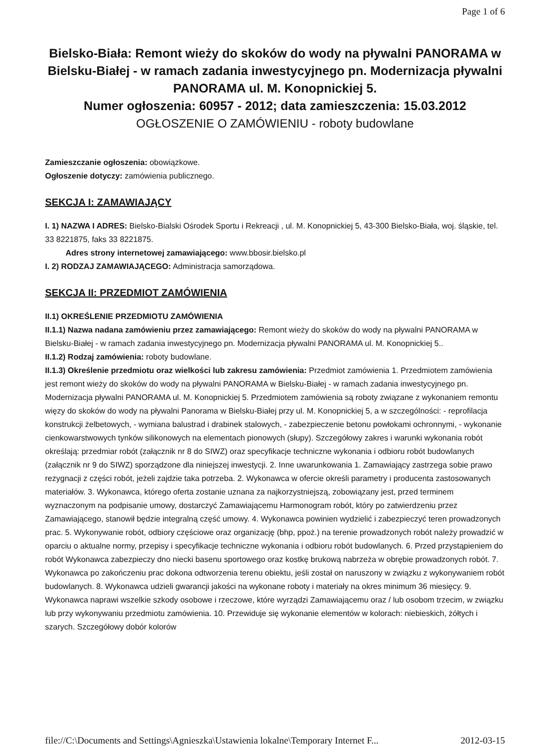Page 1 of 6
Bielsko-Biała: Remont wieży do skoków do wody na pływalni PANORAMA w Bielsku-Białej - w ramach zadania inwestycyjnego pn. Modernizacja pływalni PANORAMA ul. M. Konopnickiej 5.
Numer ogłoszenia: 60957 - 2012; data zamieszczenia: 15.03.2012
OGŁOSZENIE O ZAMÓWIENIU - roboty budowlane
Zamieszczanie ogłoszenia: obowiązkowe.
Ogłoszenie dotyczy: zamówienia publicznego.
SEKCJA I: ZAMAWIAJĄCY
I. 1) NAZWA I ADRES: Bielsko-Bialski Ośrodek Sportu i Rekreacji , ul. M. Konopnickiej 5, 43-300 Bielsko-Biała, woj. śląskie, tel. 33 8221875, faks 33 8221875.
Adres strony internetowej zamawiającego: www.bbosir.bielsko.pl
I. 2) RODZAJ ZAMAWIAJĄCEGO: Administracja samorządowa.
SEKCJA II: PRZEDMIOT ZAMÓWIENIA
II.1) OKREŚLENIE PRZEDMIOTU ZAMÓWIENIA
II.1.1) Nazwa nadana zamówieniu przez zamawiającego: Remont wieży do skoków do wody na pływalni PANORAMA w Bielsku-Białej - w ramach zadania inwestycyjnego pn. Modernizacja pływalni PANORAMA ul. M. Konopnickiej 5..
II.1.2) Rodzaj zamówienia: roboty budowlane.
II.1.3) Określenie przedmiotu oraz wielkości lub zakresu zamówienia: Przedmiot zamówienia 1. Przedmiotem zamówienia jest remont wieży do skoków do wody na pływalni PANORAMA w Bielsku-Białej - w ramach zadania inwestycyjnego pn. Modernizacja pływalni PANORAMA ul. M. Konopnickiej 5. Przedmiotem zamówienia są roboty związane z wykonaniem remontu więzy do skoków do wody na pływalni Panorama w Bielsku-Białej przy ul. M. Konopnickiej 5, a w szczególności: - reprofilacja konstrukcji żelbetowych, - wymiana balustrad i drabinek stalowych, - zabezpieczenie betonu powłokami ochronnymi, - wykonanie cienkowarstwowych tynków silikonowych na elementach pionowych (słupy). Szczegółowy zakres i warunki wykonania robót określają: przedmiar robót (załącznik nr 8 do SIWZ) oraz specyfikacje techniczne wykonania i odbioru robót budowlanych (załącznik nr 9 do SIWZ) sporządzone dla niniejszej inwestycji. 2. Inne uwarunkowania 1. Zamawiający zastrzega sobie prawo rezygnacji z części robót, jeżeli zajdzie taka potrzeba. 2. Wykonawca w ofercie określi parametry i producenta zastosowanych materiałów. 3. Wykonawca, którego oferta zostanie uznana za najkorzystniejszą, zobowiązany jest, przed terminem wyznaczonym na podpisanie umowy, dostarczyć Zamawiającemu Harmonogram robót, który po zatwierdzeniu przez Zamawiającego, stanowił będzie integralną część umowy. 4. Wykonawca powinien wydzielić i zabezpieczyć teren prowadzonych prac. 5. Wykonywanie robót, odbiory częściowe oraz organizację (bhp, ppoż.) na terenie prowadzonych robót należy prowadzić w oparciu o aktualne normy, przepisy i specyfikacje techniczne wykonania i odbioru robót budowlanych. 6. Przed przystąpieniem do robót Wykonawca zabezpieczy dno niecki basenu sportowego oraz kostkę brukową nabrzeża w obrębie prowadzonych robót. 7. Wykonawca po zakończeniu prac dokona odtworzenia terenu obiektu, jeśli został on naruszony w związku z wykonywaniem robót budowlanych. 8. Wykonawca udzieli gwarancji jakości na wykonane roboty i materiały na okres minimum 36 miesięcy. 9. Wykonawca naprawi wszelkie szkody osobowe i rzeczowe, które wyrządzi Zamawiającemu oraz / lub osobom trzecim, w związku lub przy wykonywaniu przedmiotu zamówienia. 10. Przewiduje się wykonanie elementów w kolorach: niebieskich, żółtych i szarych. Szczegółowy dobór kolorów
file://C:\Documents and Settings\Agnieszka\Ustawienia lokalne\Temporary Internet F... 2012-03-15